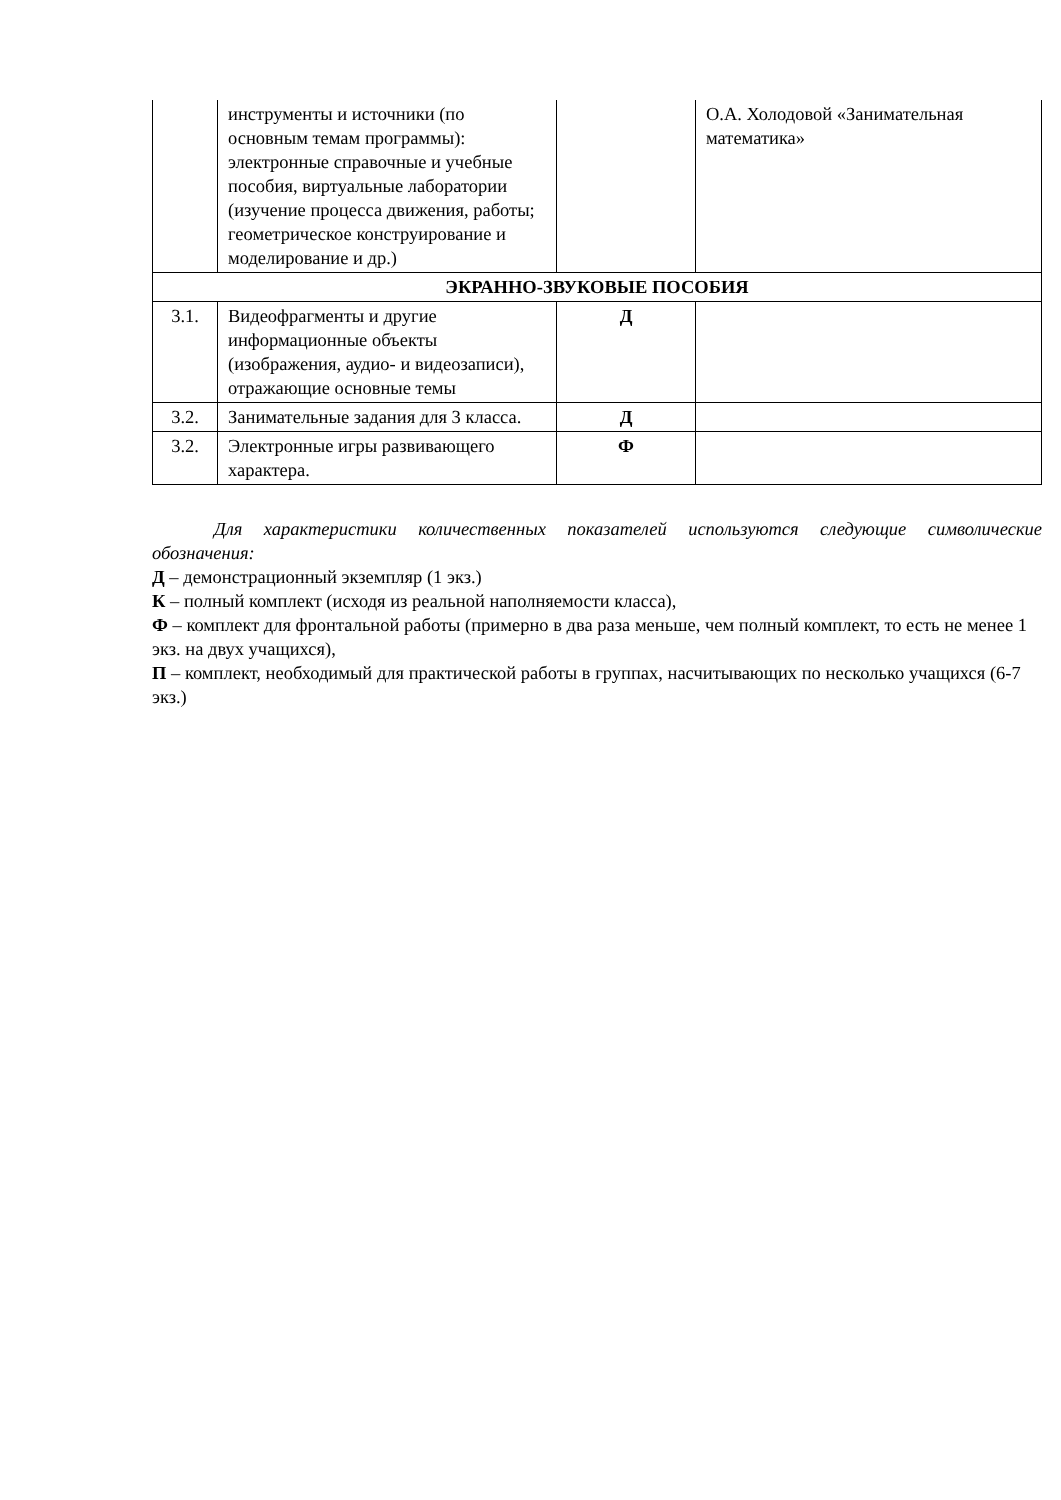| | инструменты и источники (по основным темам программы): электронные справочные и учебные пособия, виртуальные лаборатории (изучение процесса движения, работы; геометрическое конструирование и моделирование и др.) | | О.А. Холодовой «Занимательная математика» |
| ЭКРАННО-ЗВУКОВЫЕ ПОСОБИЯ | | | |
| 3.1. | Видеофрагменты и другие информационные объекты (изображения, аудио- и видеозаписи), отражающие основные темы | Д | |
| 3.2. | Занимательные задания для 3 класса. | Д | |
| 3.2. | Электронные игры развивающего характера. | Ф | |
Для характеристики количественных показателей используются следующие символические обозначения:
Д – демонстрационный экземпляр (1 экз.)
К – полный комплект (исходя из реальной наполняемости класса),
Ф – комплект для фронтальной работы (примерно в два раза меньше, чем полный комплект, то есть не менее 1 экз. на двух учащихся),
П – комплект, необходимый для практической работы в группах, насчитывающих по несколько учащихся (6-7 экз.)